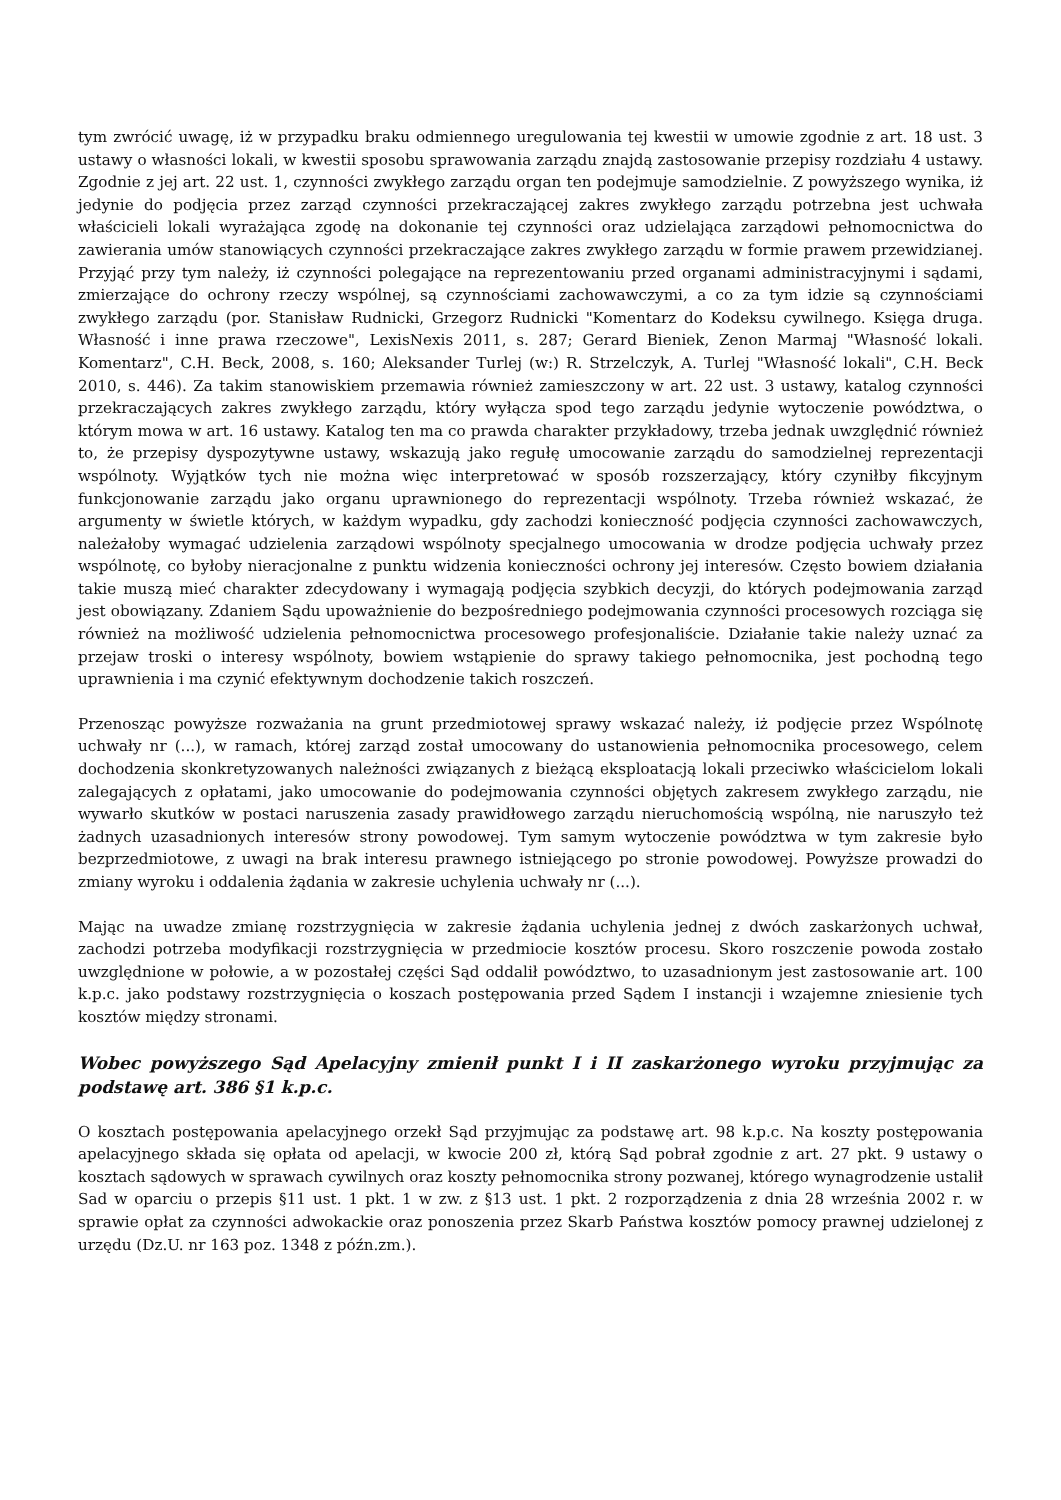tym zwrócić uwagę, iż w przypadku braku odmiennego uregulowania tej kwestii w umowie zgodnie z art. 18 ust. 3 ustawy o własności lokali, w kwestii sposobu sprawowania zarządu znajdą zastosowanie przepisy rozdziału 4 ustawy. Zgodnie z jej art. 22 ust. 1, czynności zwykłego zarządu organ ten podejmuje samodzielnie. Z powyższego wynika, iż jedynie do podjęcia przez zarząd czynności przekraczającej zakres zwykłego zarządu potrzebna jest uchwała właścicieli lokali wyrażająca zgodę na dokonanie tej czynności oraz udzielająca zarządowi pełnomocnictwa do zawierania umów stanowiących czynności przekraczające zakres zwykłego zarządu w formie prawem przewidzianej. Przyjąć przy tym należy, iż czynności polegające na reprezentowaniu przed organami administracyjnymi i sądami, zmierzające do ochrony rzeczy wspólnej, są czynnościami zachowawczymi, a co za tym idzie są czynnościami zwykłego zarządu (por. Stanisław Rudnicki, Grzegorz Rudnicki "Komentarz do Kodeksu cywilnego. Księga druga. Własność i inne prawa rzeczowe", LexisNexis 2011, s. 287; Gerard Bieniek, Zenon Marmaj "Własność lokali. Komentarz", C.H. Beck, 2008, s. 160; Aleksander Turlej (w:) R. Strzelczyk, A. Turlej "Własność lokali", C.H. Beck 2010, s. 446). Za takim stanowiskiem przemawia również zamieszczony w art. 22 ust. 3 ustawy, katalog czynności przekraczających zakres zwykłego zarządu, który wyłącza spod tego zarządu jedynie wytoczenie powództwa, o którym mowa w art. 16 ustawy. Katalog ten ma co prawda charakter przykładowy, trzeba jednak uwzględnić również to, że przepisy dyspozytywne ustawy, wskazują jako regułę umocowanie zarządu do samodzielnej reprezentacji wspólnoty. Wyjątków tych nie można więc interpretować w sposób rozszerzający, który czyniłby fikcyjnym funkcjonowanie zarządu jako organu uprawnionego do reprezentacji wspólnoty. Trzeba również wskazać, że argumenty w świetle których, w każdym wypadku, gdy zachodzi konieczność podjęcia czynności zachowawczych, należałoby wymagać udzielenia zarządowi wspólnoty specjalnego umocowania w drodze podjęcia uchwały przez wspólnotę, co byłoby nieracjonalne z punktu widzenia konieczności ochrony jej interesów. Często bowiem działania takie muszą mieć charakter zdecydowany i wymagają podjęcia szybkich decyzji, do których podejmowania zarząd jest obowiązany. Zdaniem Sądu upoważnienie do bezpośredniego podejmowania czynności procesowych rozciąga się również na możliwość udzielenia pełnomocnictwa procesowego profesjonaliście. Działanie takie należy uznać za przejaw troski o interesy wspólnoty, bowiem wstąpienie do sprawy takiego pełnomocnika, jest pochodną tego uprawnienia i ma czynić efektywnym dochodzenie takich roszczeń.
Przenosząc powyższe rozważania na grunt przedmiotowej sprawy wskazać należy, iż podjęcie przez Wspólnotę uchwały nr (...), w ramach, której zarząd został umocowany do ustanowienia pełnomocnika procesowego, celem dochodzenia skonkretyzowanych należności związanych z bieżącą eksploatacją lokali przeciwko właścicielom lokali zalegających z opłatami, jako umocowanie do podejmowania czynności objętych zakresem zwykłego zarządu, nie wywarło skutków w postaci naruszenia zasady prawidłowego zarządu nieruchomością wspólną, nie naruszyło też żadnych uzasadnionych interesów strony powodowej. Tym samym wytoczenie powództwa w tym zakresie było bezprzedmiotowe, z uwagi na brak interesu prawnego istniejącego po stronie powodowej. Powyższe prowadzi do zmiany wyroku i oddalenia żądania w zakresie uchylenia uchwały nr (...).
Mając na uwadze zmianę rozstrzygnięcia w zakresie żądania uchylenia jednej z dwóch zaskarżonych uchwał, zachodzi potrzeba modyfikacji rozstrzygnięcia w przedmiocie kosztów procesu. Skoro roszczenie powoda zostało uwzględnione w połowie, a w pozostałej części Sąd oddalił powództwo, to uzasadnionym jest zastosowanie art. 100 k.p.c. jako podstawy rozstrzygnięcia o koszach postępowania przed Sądem I instancji i wzajemne zniesienie tych kosztów między stronami.
Wobec powyższego Sąd Apelacyjny zmienił punkt I i II zaskarżonego wyroku przyjmując za podstawę art. 386 §1 k.p.c.
O kosztach postępowania apelacyjnego orzekł Sąd przyjmując za podstawę art. 98 k.p.c. Na koszty postępowania apelacyjnego składa się opłata od apelacji, w kwocie 200 zł, którą Sąd pobrał zgodnie z art. 27 pkt. 9 ustawy o kosztach sądowych w sprawach cywilnych oraz koszty pełnomocnika strony pozwanej, którego wynagrodzenie ustalił Sad w oparciu o przepis §11 ust. 1 pkt. 1 w zw. z §13 ust. 1 pkt. 2 rozporządzenia z dnia 28 września 2002 r. w sprawie opłat za czynności adwokackie oraz ponoszenia przez Skarb Państwa kosztów pomocy prawnej udzielonej z urzędu (Dz.U. nr 163 poz. 1348 z późn.zm.).